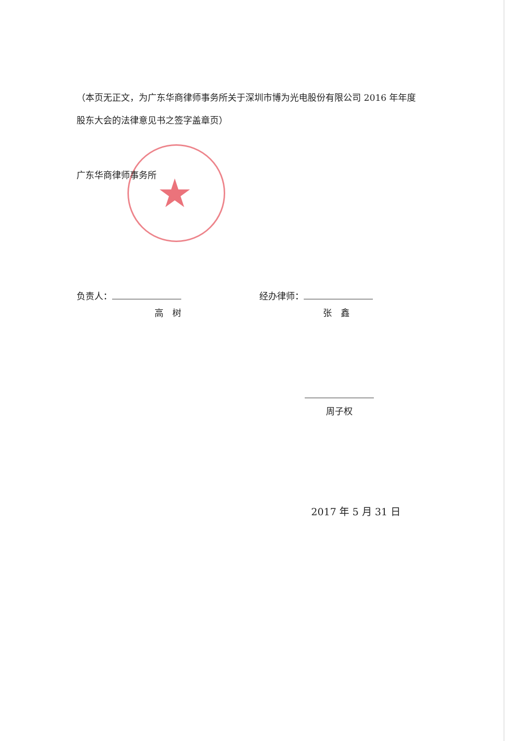★
（本页无正文，为广东华商律师事务所关于深圳市博为光电股份有限公司 2016 年年度股东大会的法律意见书之签字盖章页）
广东华商律师事务所
负责人：
高　树
经办律师：
张　鑫
周子权
2017 年 5 月 31 日